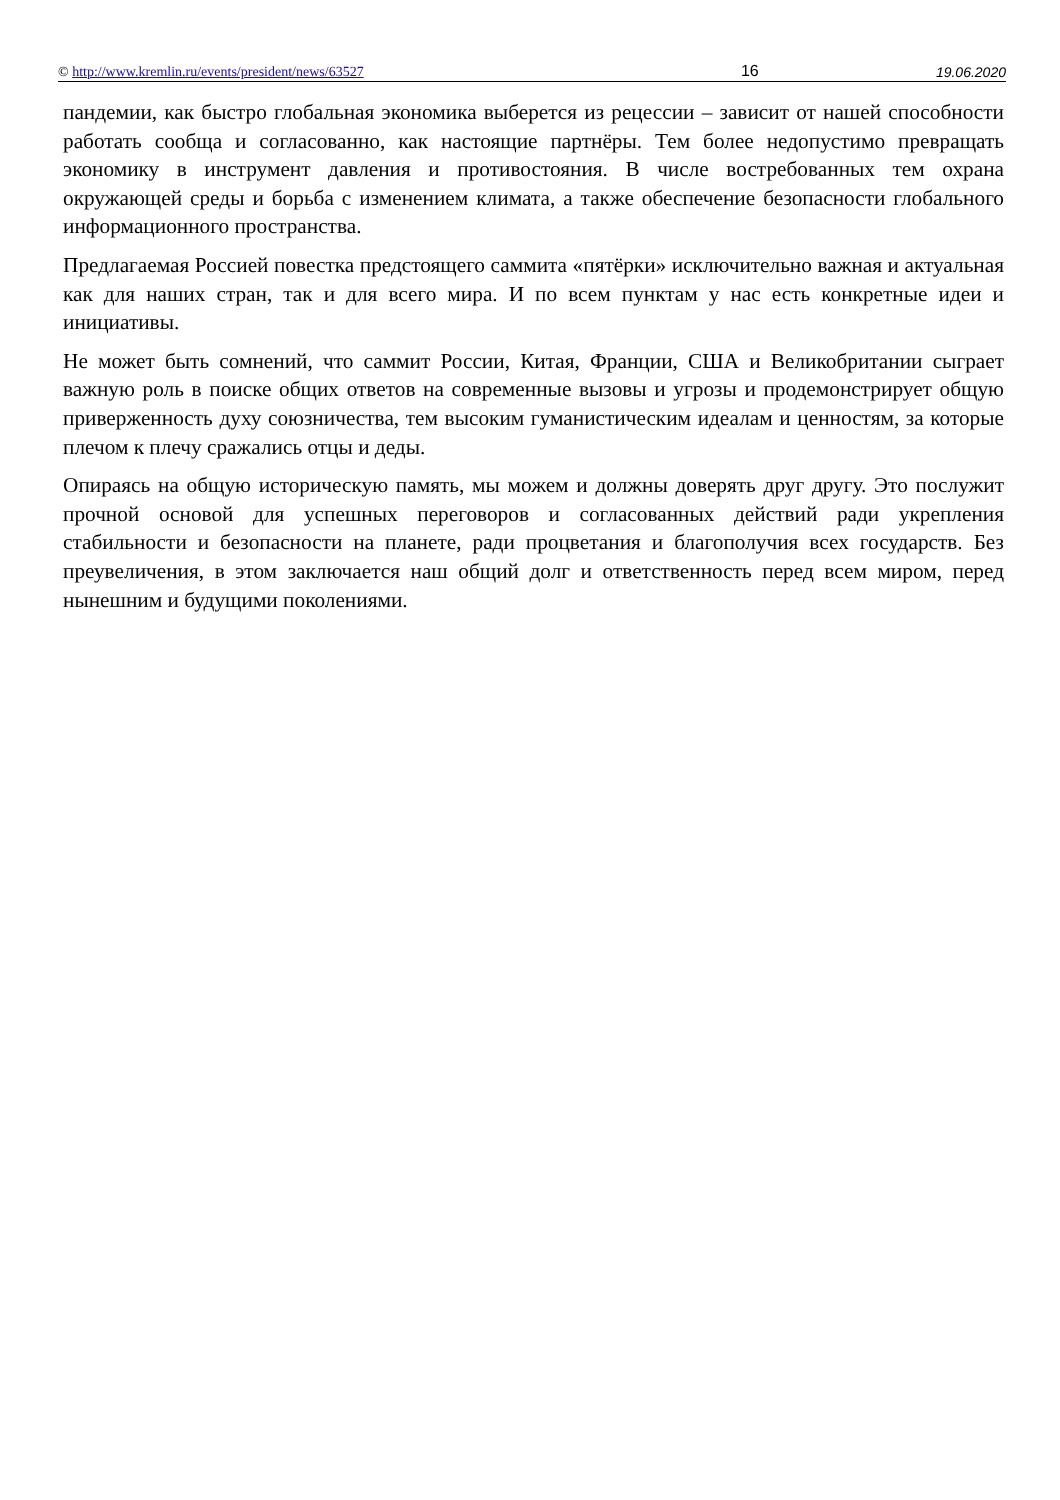© http://www.kremlin.ru/events/president/news/63527 16 19.06.2020
пандемии, как быстро глобальная экономика выберется из рецессии – зависит от нашей способности работать сообща и согласованно, как настоящие партнёры. Тем более недопустимо превращать экономику в инструмент давления и противостояния. В числе востребованных тем охрана окружающей среды и борьба с изменением климата, а также обеспечение безопасности глобального информационного пространства.
Предлагаемая Россией повестка предстоящего саммита «пятёрки» исключительно важная и актуальная как для наших стран, так и для всего мира. И по всем пунктам у нас есть конкретные идеи и инициативы.
Не может быть сомнений, что саммит России, Китая, Франции, США и Великобритании сыграет важную роль в поиске общих ответов на современные вызовы и угрозы и продемонстрирует общую приверженность духу союзничества, тем высоким гуманистическим идеалам и ценностям, за которые плечом к плечу сражались отцы и деды.
Опираясь на общую историческую память, мы можем и должны доверять друг другу. Это послужит прочной основой для успешных переговоров и согласованных действий ради укрепления стабильности и безопасности на планете, ради процветания и благополучия всех государств. Без преувеличения, в этом заключается наш общий долг и ответственность перед всем миром, перед нынешним и будущими поколениями.